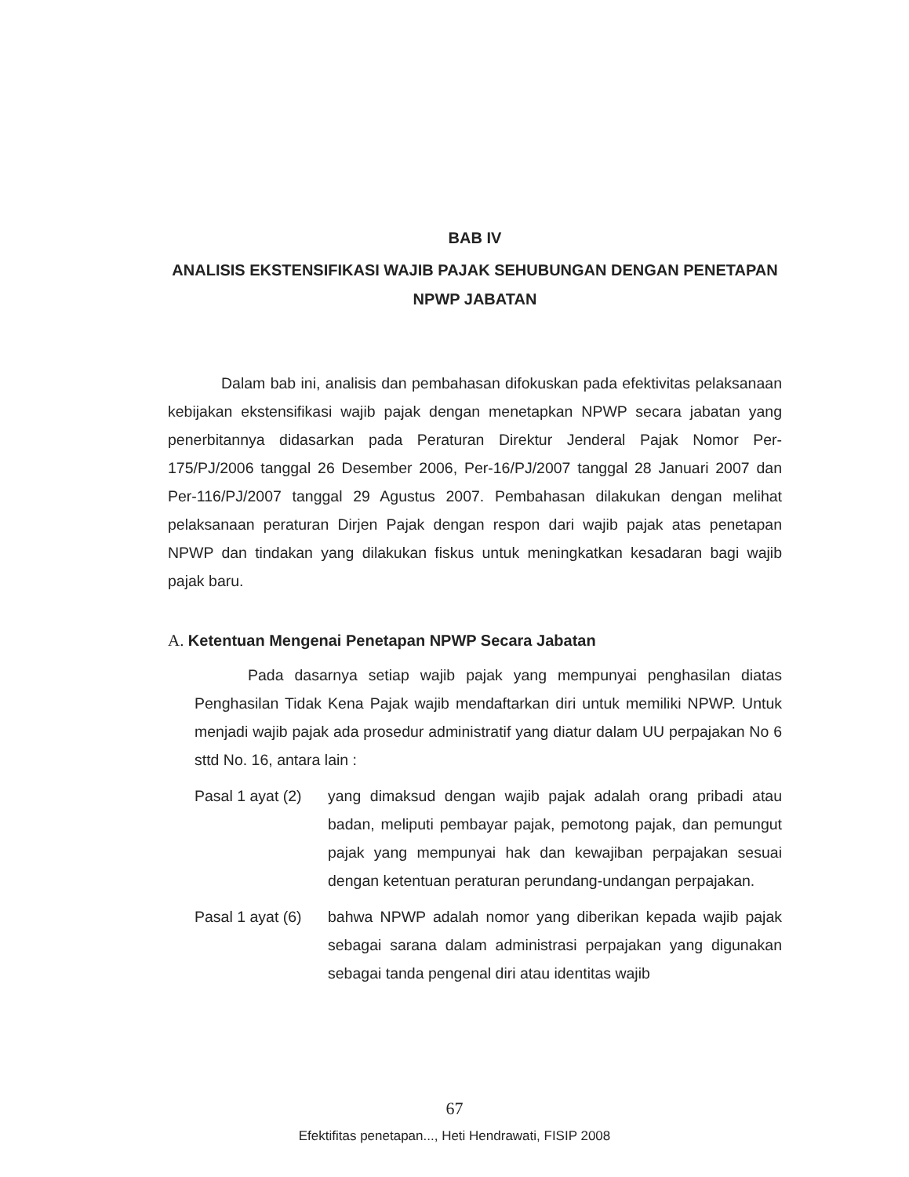BAB IV
ANALISIS EKSTENSIFIKASI WAJIB PAJAK SEHUBUNGAN DENGAN PENETAPAN NPWP JABATAN
Dalam bab ini, analisis dan pembahasan difokuskan pada efektivitas pelaksanaan kebijakan ekstensifikasi wajib pajak dengan menetapkan NPWP secara jabatan yang penerbitannya didasarkan pada Peraturan Direktur Jenderal Pajak Nomor Per-175/PJ/2006 tanggal 26 Desember 2006, Per-16/PJ/2007 tanggal 28 Januari 2007 dan Per-116/PJ/2007 tanggal 29 Agustus 2007. Pembahasan dilakukan dengan melihat pelaksanaan peraturan Dirjen Pajak dengan respon dari wajib pajak atas penetapan NPWP dan tindakan yang dilakukan fiskus untuk meningkatkan kesadaran bagi wajib pajak baru.
A. Ketentuan Mengenai Penetapan NPWP Secara Jabatan
Pada dasarnya setiap wajib pajak yang mempunyai penghasilan diatas Penghasilan Tidak Kena Pajak wajib mendaftarkan diri untuk memiliki NPWP. Untuk menjadi wajib pajak ada prosedur administratif yang diatur dalam UU perpajakan No 6 sttd No. 16, antara lain :
Pasal 1 ayat (2)
yang dimaksud dengan wajib pajak adalah orang pribadi atau badan, meliputi pembayar pajak, pemotong pajak, dan pemungut pajak yang mempunyai hak dan kewajiban perpajakan sesuai dengan ketentuan peraturan perundang-undangan perpajakan.
Pasal 1 ayat (6)
bahwa NPWP adalah nomor yang diberikan kepada wajib pajak sebagai sarana dalam administrasi perpajakan yang digunakan sebagai tanda pengenal diri atau identitas wajib
67
Efektifitas penetapan..., Heti Hendrawati, FISIP 2008